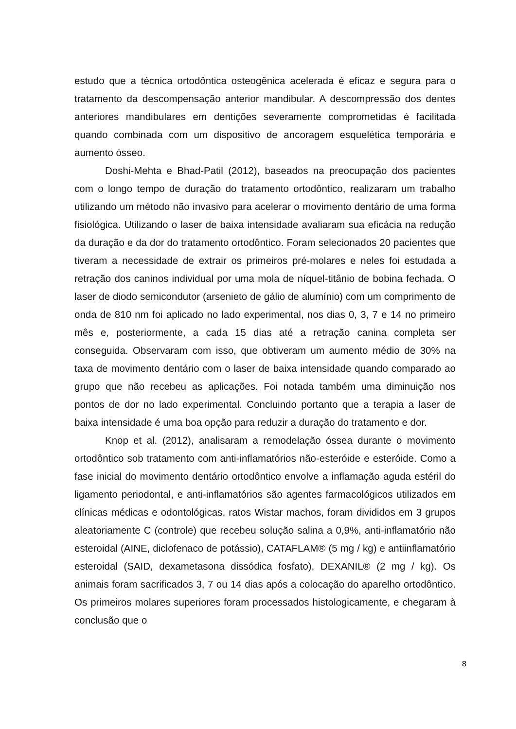estudo que a técnica ortodôntica osteogênica acelerada é eficaz e segura para o tratamento da descompensação anterior mandibular. A descompressão dos dentes anteriores mandibulares em dentições severamente comprometidas é facilitada quando combinada com um dispositivo de ancoragem esquelética temporária e aumento ósseo.
Doshi-Mehta e Bhad-Patil (2012), baseados na preocupação dos pacientes com o longo tempo de duração do tratamento ortodôntico, realizaram um trabalho utilizando um método não invasivo para acelerar o movimento dentário de uma forma fisiológica. Utilizando o laser de baixa intensidade avaliaram sua eficácia na redução da duração e da dor do tratamento ortodôntico. Foram selecionados 20 pacientes que tiveram a necessidade de extrair os primeiros pré-molares e neles foi estudada a retração dos caninos individual por uma mola de níquel-titânio de bobina fechada. O laser de diodo semicondutor (arsenieto de gálio de alumínio) com um comprimento de onda de 810 nm foi aplicado no lado experimental, nos dias 0, 3, 7 e 14 no primeiro mês e, posteriormente, a cada 15 dias até a retração canina completa ser conseguida. Observaram com isso, que obtiveram um aumento médio de 30% na taxa de movimento dentário com o laser de baixa intensidade quando comparado ao grupo que não recebeu as aplicações. Foi notada também uma diminuição nos pontos de dor no lado experimental. Concluindo portanto que a terapia a laser de baixa intensidade é uma boa opção para reduzir a duração do tratamento e dor.
Knop et al. (2012), analisaram a remodelação óssea durante o movimento ortodôntico sob tratamento com anti-inflamatórios não-esteróide e esteróide. Como a fase inicial do movimento dentário ortodôntico envolve a inflamação aguda estéril do ligamento periodontal, e anti-inflamatórios são agentes farmacológicos utilizados em clínicas médicas e odontológicas, ratos Wistar machos, foram divididos em 3 grupos aleatoriamente C (controle) que recebeu solução salina a 0,9%, anti-inflamatório não esteroidal (AINE, diclofenaco de potássio), CATAFLAM® (5 mg / kg) e antiinflamatório esteroidal (SAID, dexametasona dissódica fosfato), DEXANIL® (2 mg / kg). Os animais foram sacrificados 3, 7 ou 14 dias após a colocação do aparelho ortodôntico. Os primeiros molares superiores foram processados histologicamente, e chegaram à conclusão que o
8